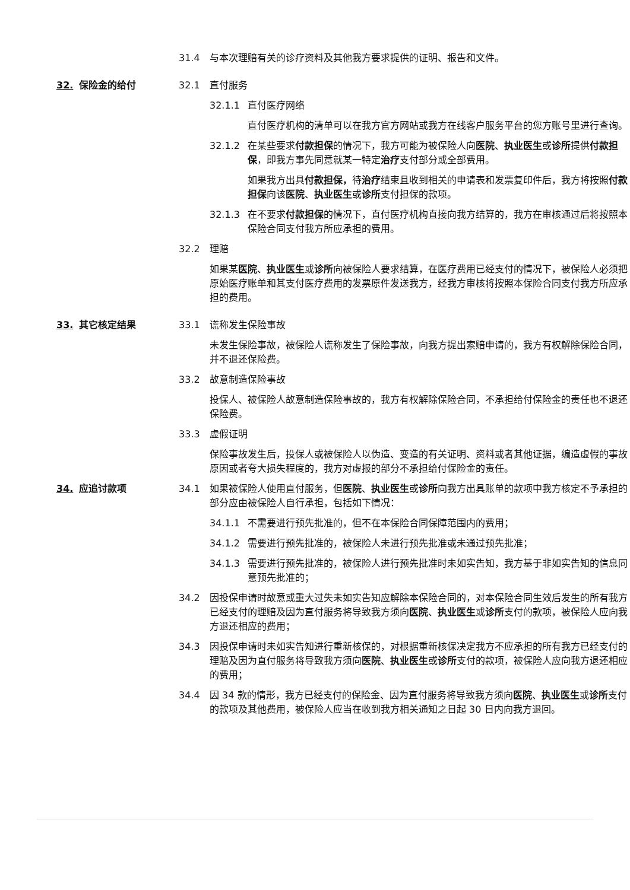31.4 与本次理赔有关的诊疗资料及其他我方要求提供的证明、报告和文件。
32. 保险金的给付 32.1 直付服务
32.1.1 直付医疗网络
直付医疗机构的清单可以在我方官方网站或我方在线客户服务平台的您方账号里进行查询。
32.1.2 在某些要求付款担保的情况下，我方可能为被保险人向医院、执业医生或诊所提供付款担保，即我方事先同意就某一特定治疗支付部分或全部费用。
如果我方出具付款担保，待治疗结束且收到相关的申请表和发票复印件后，我方将按照付款担保向该医院、执业医生或诊所支付担保的款项。
32.1.3 在不要求付款担保的情况下，直付医疗机构直接向我方结算的，我方在审核通过后将按照本保险合同支付我方所应承担的费用。
32.2 理赔
如果某医院、执业医生或诊所向被保险人要求结算，在医疗费用已经支付的情况下，被保险人必须把原始医疗账单和其支付医疗费用的发票原件发送我方，经我方审核将按照本保险合同支付我方所应承担的费用。
33. 其它核定结果 33.1 谎称发生保险事故
未发生保险事故，被保险人谎称发生了保险事故，向我方提出索赔申请的，我方有权解除保险合同，并不退还保险费。
33.2 故意制造保险事故
投保人、被保险人故意制造保险事故的，我方有权解除保险合同，不承担给付保险金的责任也不退还保险费。
33.3 虚假证明
保险事故发生后，投保人或被保险人以伪造、变造的有关证明、资料或者其他证据，编造虚假的事故原因或者夸大损失程度的，我方对虚报的部分不承担给付保险金的责任。
34. 应追讨款项 34.1 如果被保险人使用直付服务，但医院、执业医生或诊所向我方出具账单的款项中我方核定不予承担的部分应由被保险人自行承担，包括如下情况：
34.1.1 不需要进行预先批准的，但不在本保险合同保障范围内的费用；
34.1.2 需要进行预先批准的，被保险人未进行预先批准或未通过预先批准；
34.1.3 需要进行预先批准的，被保险人进行预先批准时未如实告知，我方基于非如实告知的信息同意预先批准的；
34.2 因投保申请时故意或重大过失未如实告知应解除本保险合同的，对本保险合同生效后发生的所有我方已经支付的理赔及因为直付服务将导致我方须向医院、执业医生或诊所支付的款项，被保险人应向我方退还相应的费用；
34.3 因投保申请时未如实告知进行重新核保的，对根据重新核保决定我方不应承担的所有我方已经支付的理赔及因为直付服务将导致我方须向医院、执业医生或诊所支付的款项，被保险人应向我方退还相应的费用；
34.4 因 34 款的情形，我方已经支付的保险金、因为直付服务将导致我方须向医院、执业医生或诊所支付的款项及其他费用，被保险人应当在收到我方相关通知之日起 30 日内向我方退回。